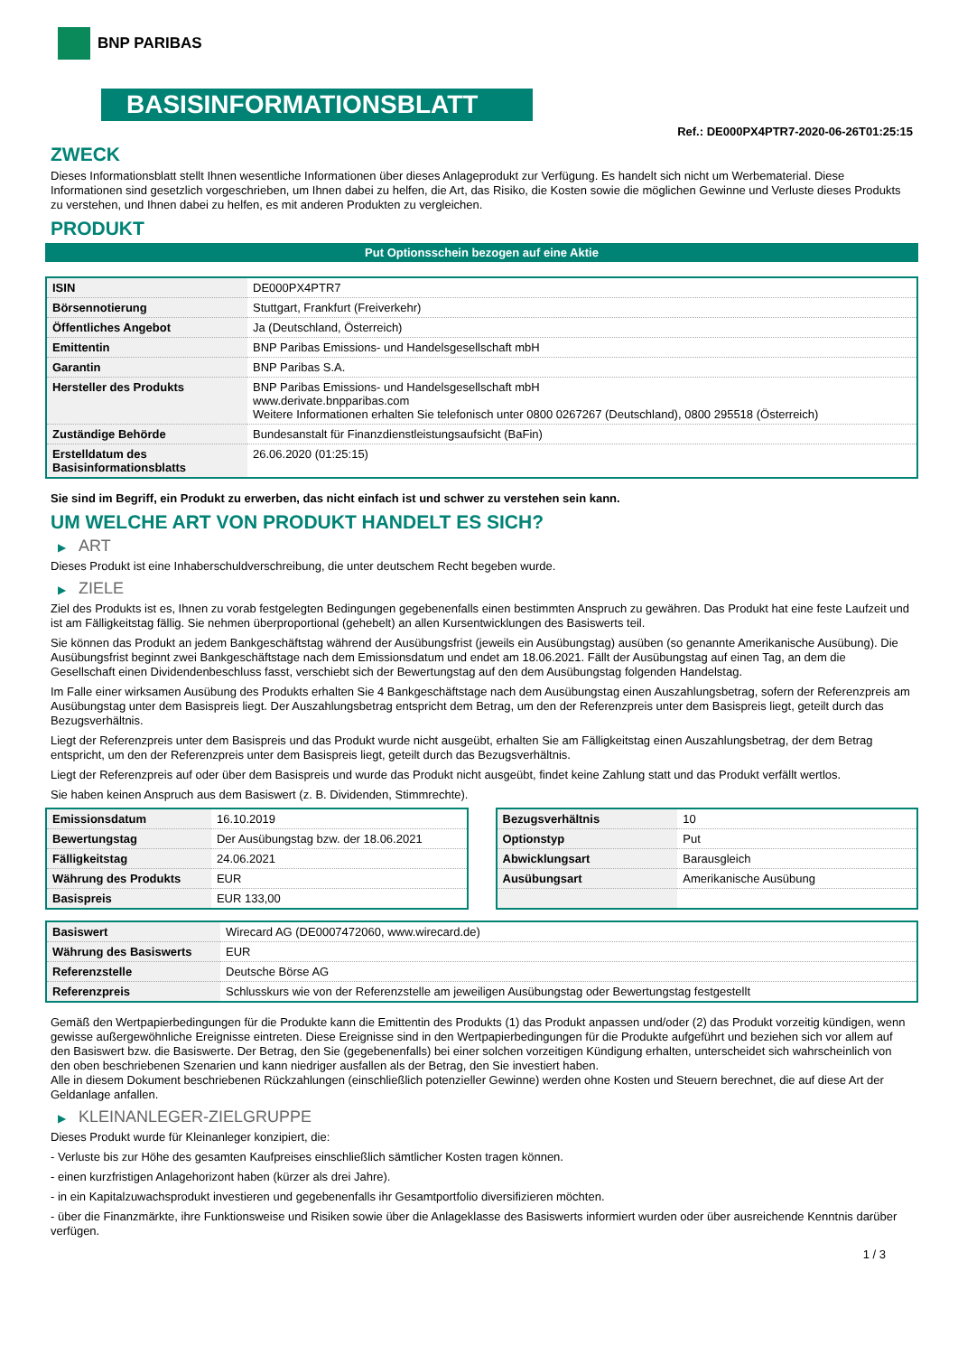BNP PARIBAS
BASISINFORMATIONSBLATT
Ref.: DE000PX4PTR7-2020-06-26T01:25:15
ZWECK
Dieses Informationsblatt stellt Ihnen wesentliche Informationen über dieses Anlageprodukt zur Verfügung. Es handelt sich nicht um Werbematerial. Diese Informationen sind gesetzlich vorgeschrieben, um Ihnen dabei zu helfen, die Art, das Risiko, die Kosten sowie die möglichen Gewinne und Verluste dieses Produkts zu verstehen, und Ihnen dabei zu helfen, es mit anderen Produkten zu vergleichen.
PRODUKT
Put Optionsschein bezogen auf eine Aktie
| ISIN | DE000PX4PTR7 |
| Börsennotierung | Stuttgart, Frankfurt (Freiverkehr) |
| Öffentliches Angebot | Ja (Deutschland, Österreich) |
| Emittentin | BNP Paribas Emissions- und Handelsgesellschaft mbH |
| Garantin | BNP Paribas S.A. |
| Hersteller des Produkts | BNP Paribas Emissions- und Handelsgesellschaft mbH www.derivate.bnpparibas.com Weitere Informationen erhalten Sie telefonisch unter 0800 0267267 (Deutschland), 0800 295518 (Österreich) |
| Zuständige Behörde | Bundesanstalt für Finanzdienstleistungsaufsicht (BaFin) |
| Erstelldatum des Basisinformationsblatts | 26.06.2020 (01:25:15) |
Sie sind im Begriff, ein Produkt zu erwerben, das nicht einfach ist und schwer zu verstehen sein kann.
UM WELCHE ART VON PRODUKT HANDELT ES SICH?
▶ ART
Dieses Produkt ist eine Inhaberschuldverschreibung, die unter deutschem Recht begeben wurde.
▶ ZIELE
Ziel des Produkts ist es, Ihnen zu vorab festgelegten Bedingungen gegebenenfalls einen bestimmten Anspruch zu gewähren. Das Produkt hat eine feste Laufzeit und ist am Fälligkeitstag fällig. Sie nehmen überproportional (gehebelt) an allen Kursentwicklungen des Basiswerts teil.
Sie können das Produkt an jedem Bankgeschäftstag während der Ausübungsfrist (jeweils ein Ausübungstag) ausüben (so genannte Amerikanische Ausübung). Die Ausübungsfrist beginnt zwei Bankgeschäftstage nach dem Emissionsdatum und endet am 18.06.2021. Fällt der Ausübungstag auf einen Tag, an dem die Gesellschaft einen Dividendenbeschluss fasst, verschiebt sich der Bewertungstag auf den dem Ausübungstag folgenden Handelstag.
Im Falle einer wirksamen Ausübung des Produkts erhalten Sie 4 Bankgeschäftstage nach dem Ausübungstag einen Auszahlungsbetrag, sofern der Referenzpreis am Ausübungstag unter dem Basispreis liegt. Der Auszahlungsbetrag entspricht dem Betrag, um den der Referenzpreis unter dem Basispreis liegt, geteilt durch das Bezugsverhältnis.
Liegt der Referenzpreis unter dem Basispreis und das Produkt wurde nicht ausgeübt, erhalten Sie am Fälligkeitstag einen Auszahlungsbetrag, der dem Betrag entspricht, um den der Referenzpreis unter dem Basispreis liegt, geteilt durch das Bezugsverhältnis.
Liegt der Referenzpreis auf oder über dem Basispreis und wurde das Produkt nicht ausgeübt, findet keine Zahlung statt und das Produkt verfällt wertlos.
Sie haben keinen Anspruch aus dem Basiswert (z. B. Dividenden, Stimmrechte).
| Emissionsdatum | 16.10.2019 |
| Bewertungstag | Der Ausübungstag bzw. der 18.06.2021 |
| Fälligkeitstag | 24.06.2021 |
| Währung des Produkts | EUR |
| Basispreis | EUR 133,00 |
| Bezugsverhältnis | 10 |
| Optionstyp | Put |
| Abwicklungsart | Barausgleich |
| Ausübungsart | Amerikanische Ausübung |
| Basiswert | Wirecard AG (DE0007472060, www.wirecard.de) |
| Währung des Basiswerts | EUR |
| Referenzstelle | Deutsche Börse AG |
| Referenzpreis | Schlusskurs wie von der Referenzstelle am jeweiligen Ausübungstag oder Bewertungstag festgestellt |
Gemäß den Wertpapierbedingungen für die Produkte kann die Emittentin des Produkts (1) das Produkt anpassen und/oder (2) das Produkt vorzeitig kündigen, wenn gewisse außergewöhnliche Ereignisse eintreten. Diese Ereignisse sind in den Wertpapierbedingungen für die Produkte aufgeführt und beziehen sich vor allem auf den Basiswert bzw. die Basiswerte. Der Betrag, den Sie (gegebenenfalls) bei einer solchen vorzeitigen Kündigung erhalten, unterscheidet sich wahrscheinlich von den oben beschriebenen Szenarien und kann niedriger ausfallen als der Betrag, den Sie investiert haben.
Alle in diesem Dokument beschriebenen Rückzahlungen (einschließlich potenzieller Gewinne) werden ohne Kosten und Steuern berechnet, die auf diese Art der Geldanlage anfallen.
▶ KLEINANLEGER-ZIELGRUPPE
Dieses Produkt wurde für Kleinanleger konzipiert, die:
- Verluste bis zur Höhe des gesamten Kaufpreises einschließlich sämtlicher Kosten tragen können.
- einen kurzfristigen Anlagehorizont haben (kürzer als drei Jahre).
- in ein Kapitalzuwachsprodukt investieren und gegebenenfalls ihr Gesamtportfolio diversifizieren möchten.
- über die Finanzmärkte, ihre Funktionsweise und Risiken sowie über die Anlageklasse des Basiswerts informiert wurden oder über ausreichende Kenntnis darüber verfügen.
1 / 3